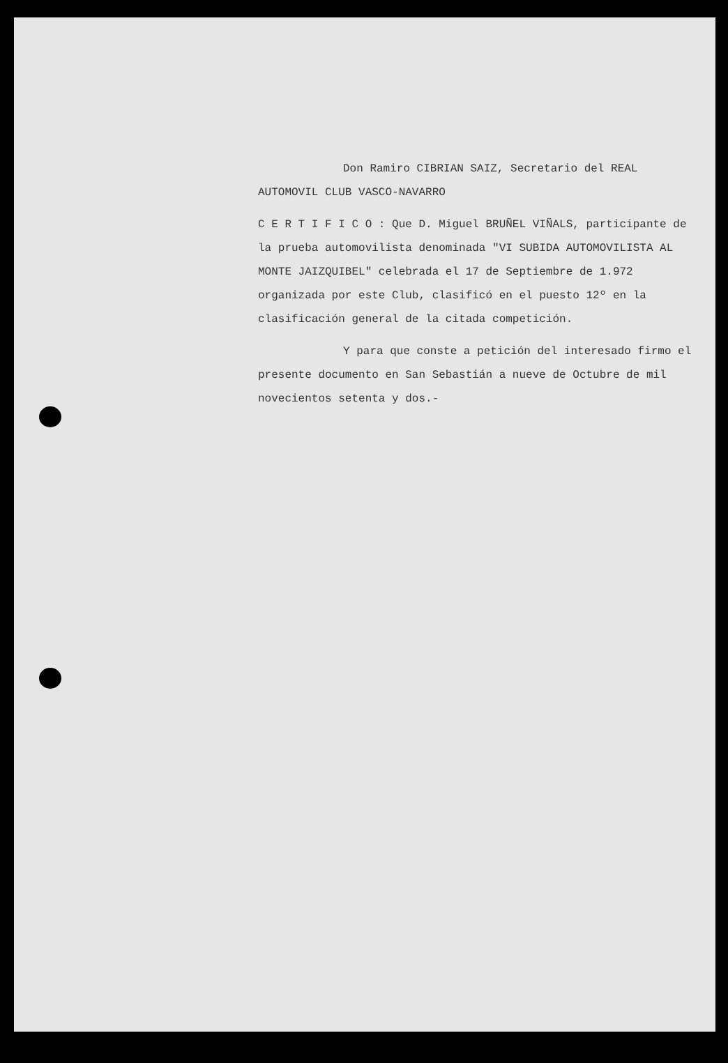Don Ramiro CIBRIAN SAIZ, Secretario del REAL AUTOMOVIL CLUB VASCO-NAVARRO
C E R T I F I C O : Que D. Miguel BRUÑEL VIÑALS, participante de la prueba automovilista denominada "VI SUBIDA AUTOMOVILISTA AL MONTE JAIZQUIBEL" celebrada el 17 de Septiembre de 1.972 organizada por este Club, clasificó en el puesto 12º en la clasificación general de la citada competición.
Y para que conste a petición del interesado firmo el presente documento en San Sebastián a nueve de Octubre de mil novecientos setenta y dos.-